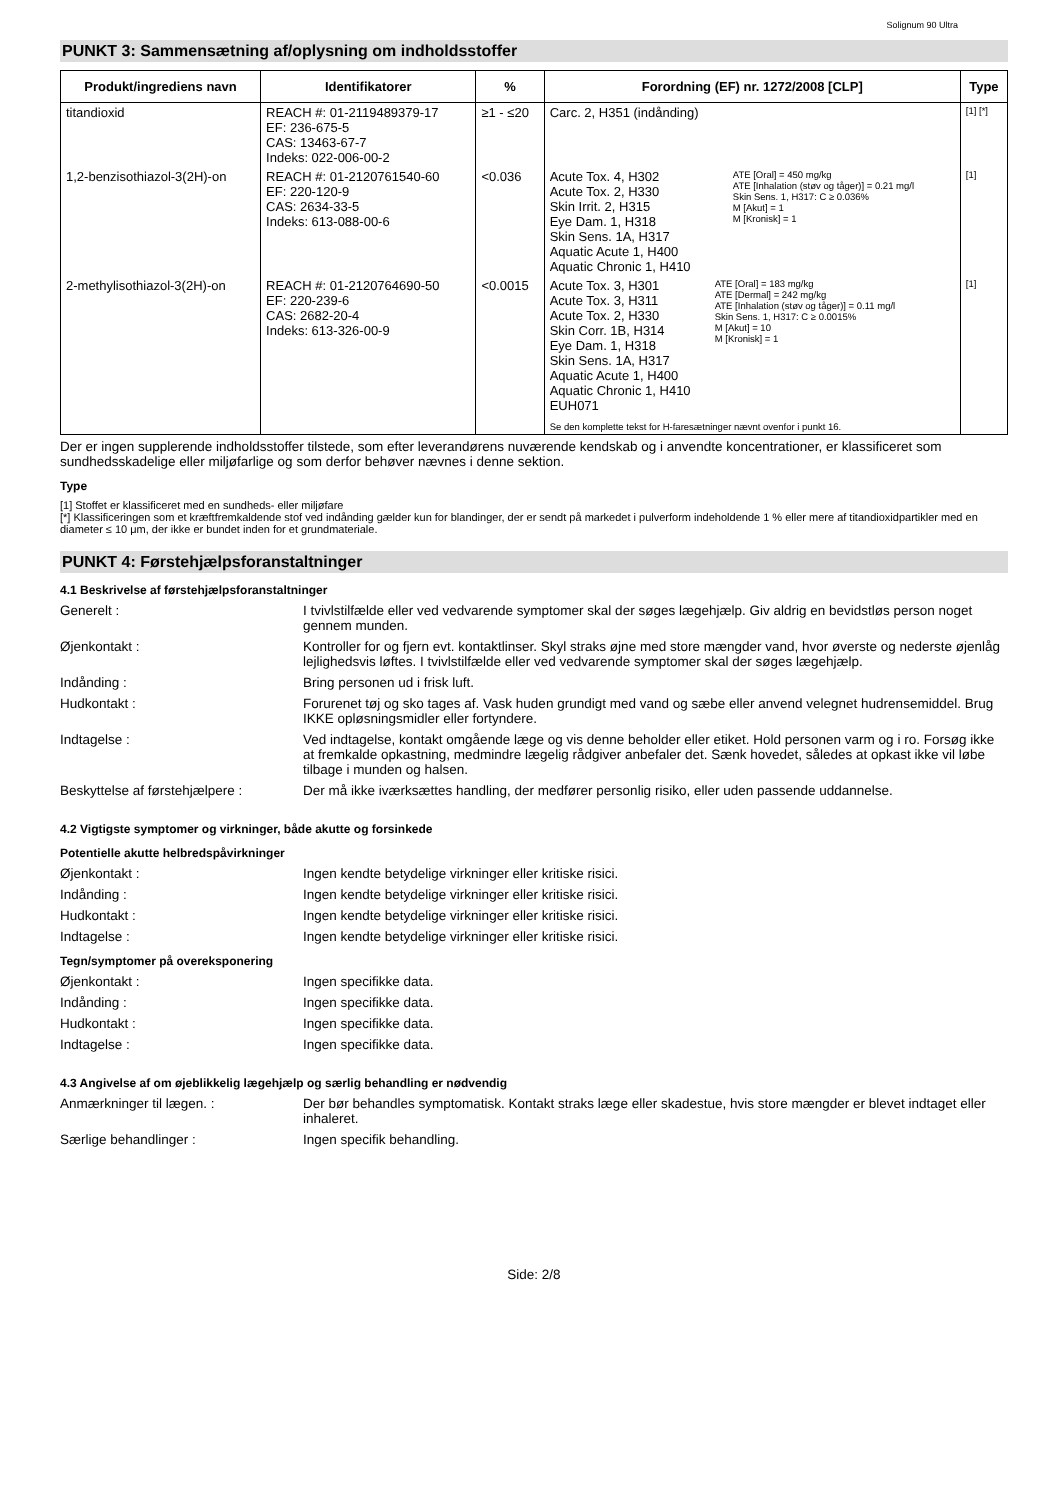Solignum 90 Ultra
PUNKT 3: Sammensætning af/oplysning om indholdsstoffer
| Produkt/ingrediens navn | Identifikatorer | % | Forordning (EF) nr. 1272/2008 [CLP] | | Type |
| --- | --- | --- | --- | --- | --- |
| titandioxid | REACH #: 01-2119489379-17 EF: 236-675-5 CAS: 13463-67-7 Indeks: 022-006-00-2 | ≥1 - ≤20 | Carc. 2, H351 (indånding) | | [1] [*] |
| 1,2-benzisothiazol-3(2H)-on | REACH #: 01-2120761540-60 EF: 220-120-9 CAS: 2634-33-5 Indeks: 613-088-00-6 | <0.036 | Acute Tox. 4, H302 Acute Tox. 2, H330 Skin Irrit. 2, H315 Eye Dam. 1, H318 Skin Sens. 1A, H317 Aquatic Acute 1, H400 Aquatic Chronic 1, H410 | ATE [Oral] = 450 mg/kg ATE [Inhalation (støv og tåger)] = 0.21 mg/l Skin Sens. 1, H317: C ≥ 0.036% M [Akut] = 1 M [Kronisk] = 1 | [1] |
| 2-methylisothiazol-3(2H)-on | REACH #: 01-2120764690-50 EF: 220-239-6 CAS: 2682-20-4 Indeks: 613-326-00-9 | <0.0015 | Acute Tox. 3, H301 Acute Tox. 3, H311 Acute Tox. 2, H330 Skin Corr. 1B, H314 Eye Dam. 1, H318 Skin Sens. 1A, H317 Aquatic Acute 1, H400 Aquatic Chronic 1, H410 EUH071 ATE [Oral] = 183 mg/kg ATE [Dermal] = 242 mg/kg ATE [Inhalation (støv og tåger)] = 0.11 mg/l Skin Sens. 1, H317: C ≥ 0.0015% M [Akut] = 10 M [Kronisk] = 1 Se den komplette tekst for H-faresætninger nævnt ovenfor i punkt 16. | | [1] |
Der er ingen supplerende indholdsstoffer tilstede, som efter leverandørens nuværende kendskab og i anvendte koncentrationer, er klassificeret som sundhedsskadelige eller miljøfarlige og som derfor behøver nævnes i denne sektion.
Type
[1] Stoffet er klassificeret med en sundheds- eller miljøfare
[*] Klassificeringen som et kræftfremkaldende stof ved indånding gælder kun for blandinger, der er sendt på markedet i pulverform indeholdende 1 % eller mere af titandioxidpartikler med en diameter ≤ 10 μm, der ikke er bundet inden for et grundmateriale.
PUNKT 4: Førstehjælpsforanstaltninger
4.1 Beskrivelse af førstehjælpsforanstaltninger
Generelt : I tvivlstilfælde eller ved vedvarende symptomer skal der søges lægehjælp. Giv aldrig en bevidstløs person noget gennem munden.
Øjenkontakt : Kontroller for og fjern evt. kontaktlinser. Skyl straks øjne med store mængder vand, hvor øverste og nederste øjenlåg lejlighedsvis løftes. I tvivlstilfælde eller ved vedvarende symptomer skal der søges lægehjælp.
Indånding : Bring personen ud i frisk luft.
Hudkontakt : Forurenet tøj og sko tages af. Vask huden grundigt med vand og sæbe eller anvend velegnet hudrensemiddel. Brug IKKE opløsningsmidler eller fortyndere.
Indtagelse : Ved indtagelse, kontakt omgående læge og vis denne beholder eller etiket. Hold personen varm og i ro. Forsøg ikke at fremkalde opkastning, medmindre lægelig rådgiver anbefaler det. Sænk hovedet, således at opkast ikke vil løbe tilbage i munden og halsen.
Beskyttelse af førstehjælpere :
Der må ikke iværksættes handling, der medfører personlig risiko, eller uden passende uddannelse.
4.2 Vigtigste symptomer og virkninger, både akutte og forsinkede
Potentielle akutte helbredspåvirkninger
Øjenkontakt : Ingen kendte betydelige virkninger eller kritiske risici.
Indånding : Ingen kendte betydelige virkninger eller kritiske risici.
Hudkontakt : Ingen kendte betydelige virkninger eller kritiske risici.
Indtagelse : Ingen kendte betydelige virkninger eller kritiske risici.
Tegn/symptomer på overeksponering
Øjenkontakt : Ingen specifikke data.
Indånding : Ingen specifikke data.
Hudkontakt : Ingen specifikke data.
Indtagelse : Ingen specifikke data.
4.3 Angivelse af om øjeblikkelig lægehjælp og særlig behandling er nødvendig
Anmærkninger til lægen. : Der bør behandles symptomatisk. Kontakt straks læge eller skadestue, hvis store mængder er blevet indtaget eller inhaleret.
Særlige behandlinger : Ingen specifik behandling.
Side: 2/8